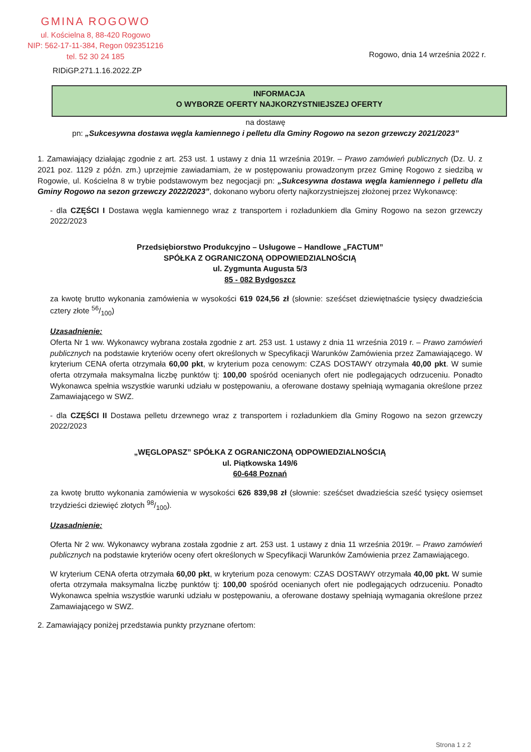GMINA ROGOWO
ul. Kościelna 8, 88-420 Rogowo
NIP: 562-17-11-384, Regon 092351216
tel. 52 30 24 185
Rogowo, dnia 14 września 2022 r.
RIDiGP.271.1.16.2022.ZP
INFORMACJA
O WYBORZE OFERTY NAJKORZYSTNIEJSZEJ OFERTY
na dostawę
pn: „Sukcesywna dostawa węgla kamiennego i pelletu dla Gminy Rogowo na sezon grzewczy 2021/2023”
1. Zamawiający działając zgodnie z art. 253 ust. 1 ustawy z dnia 11 września 2019r. – Prawo zamówień publicznych (Dz. U. z 2021 poz. 1129 z późn. zm.) uprzejmie zawiadamiam, że w postępowaniu prowadzonym przez Gminę Rogowo z siedzibą w Rogowie, ul. Kościelna 8 w trybie podstawowym bez negocjacji pn: „Sukcesywna dostawa węgla kamiennego i pelletu dla Gminy Rogowo na sezon grzewczy 2022/2023”, dokonano wyboru oferty najkorzystniejszej złożonej przez Wykonawcę:
- dla CZĘŚCI I Dostawa węgla kamiennego wraz z transportem i rozładunkiem dla Gminy Rogowo na sezon grzewczy 2022/2023
Przedsiębiorstwo Produkcyjno – Usługowe – Handlowe „FACTUM”
SPÓŁKA Z OGRANICZONĄ ODPOWIEDZIALNOŚCIĄ
ul. Zygmunta Augusta 5/3
85 - 082 Bydgoszcz
za kwotę brutto wykonania zamówienia w wysokości 619 024,56 zł (słownie: sześćset dziewiętnaście tysięcy dwadzieścia cztery złote 56/100)
Uzasadnienie:
Oferta Nr 1 ww. Wykonawcy wybrana została zgodnie z art. 253 ust. 1 ustawy z dnia 11 września 2019 r. – Prawo zamówień publicznych na podstawie kryteriów oceny ofert określonych w Specyfikacji Warunków Zamówienia przez Zamawiającego. W kryterium CENA oferta otrzymała 60,00 pkt, w kryterium poza cenowym: CZAS DOSTAWY otrzymała 40,00 pkt. W sumie oferta otrzymała maksymalna liczbę punktów tj: 100,00 spośród ocenianych ofert nie podlegających odrzuceniu. Ponadto Wykonawca spełnia wszystkie warunki udziału w postępowaniu, a oferowane dostawy spełniają wymagania określone przez Zamawiającego w SWZ.
- dla CZĘŚCI II Dostawa pelletu drzewnego wraz z transportem i rozładunkiem dla Gminy Rogowo na sezon grzewczy 2022/2023
„WĘGLOPASZ” SPÓŁKA Z OGRANICZONĄ ODPOWIEDZIALNOŚCIĄ
ul. Piątkowska 149/6
60-648 Poznań
za kwotę brutto wykonania zamówienia w wysokości 626 839,98 zł (słownie: sześćset dwadzieścia sześć tysięcy osiemset trzydzieści dziewięć złotych 98/100).
Uzasadnienie:
Oferta Nr 2 ww. Wykonawcy wybrana została zgodnie z art. 253 ust. 1 ustawy z dnia 11 września 2019r. – Prawo zamówień publicznych na podstawie kryteriów oceny ofert określonych w Specyfikacji Warunków Zamówienia przez Zamawiającego.
W kryterium CENA oferta otrzymała 60,00 pkt, w kryterium poza cenowym: CZAS DOSTAWY otrzymała 40,00 pkt. W sumie oferta otrzymała maksymalna liczbę punktów tj: 100,00 spośród ocenianych ofert nie podlegających odrzuceniu. Ponadto Wykonawca spełnia wszystkie warunki udziału w postępowaniu, a oferowane dostawy spełniają wymagania określone przez Zamawiającego w SWZ.
2. Zamawiający poniżej przedstawia punkty przyznane ofertom:
Strona 1 z 2